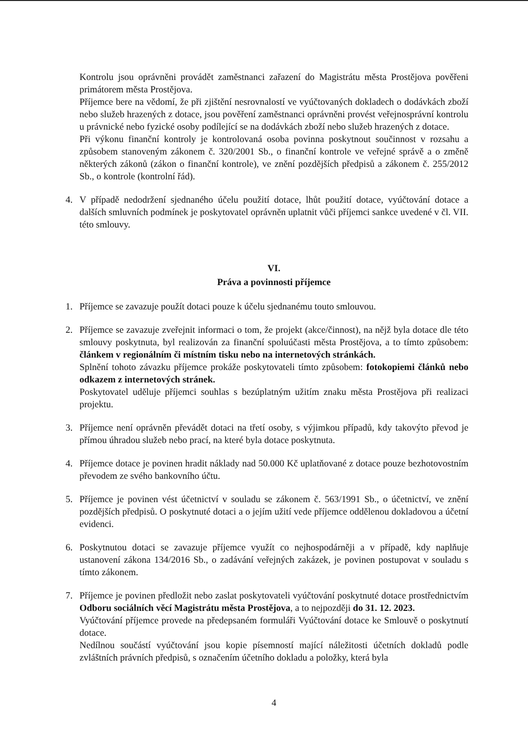Kontrolu jsou oprávněni provádět zaměstnanci zařazení do Magistrátu města Prostějova pověřeni primátorem města Prostějova.
Příjemce bere na vědomí, že při zjištění nesrovnalostí ve vyúčtovaných dokladech o dodávkách zboží nebo služeb hrazených z dotace, jsou pověření zaměstnanci oprávněni provést veřejnosprávní kontrolu u právnické nebo fyzické osoby podílející se na dodávkách zboží nebo služeb hrazených z dotace.
Při výkonu finanční kontroly je kontrolovaná osoba povinna poskytnout součinnost v rozsahu a způsobem stanoveným zákonem č. 320/2001 Sb., o finanční kontrole ve veřejné správě a o změně některých zákonů (zákon o finanční kontrole), ve znění pozdějších předpisů a zákonem č. 255/2012 Sb., o kontrole (kontrolní řád).
4. V případě nedodržení sjednaného účelu použití dotace, lhůt použití dotace, vyúčtování dotace a dalších smluvních podmínek je poskytovatel oprávněn uplatnit vůči příjemci sankce uvedené v čl. VII. této smlouvy.
VI.
Práva a povinnosti příjemce
1. Příjemce se zavazuje použít dotaci pouze k účelu sjednanému touto smlouvou.
2. Příjemce se zavazuje zveřejnit informaci o tom, že projekt (akce/činnost), na nějž byla dotace dle této smlouvy poskytnuta, byl realizován za finanční spoluúčasti města Prostějova, a to tímto způsobem: článkem v regionálním či místním tisku nebo na internetových stránkách.
Splnění tohoto závazku příjemce prokáže poskytovateli tímto způsobem: fotokopiemi článků nebo odkazem z internetových stránek.
Poskytovatel uděluje příjemci souhlas s bezúplatným užitím znaku města Prostějova při realizaci projektu.
3. Příjemce není oprávněn převádět dotaci na třetí osoby, s výjimkou případů, kdy takovýto převod je přímou úhradou služeb nebo prací, na které byla dotace poskytnuta.
4. Příjemce dotace je povinen hradit náklady nad 50.000 Kč uplatňované z dotace pouze bezhotovostním převodem ze svého bankovního účtu.
5. Příjemce je povinen vést účetnictví v souladu se zákonem č. 563/1991 Sb., o účetnictví, ve znění pozdějších předpisů. O poskytnuté dotaci a o jejím užití vede příjemce oddělenou dokladovou a účetní evidenci.
6. Poskytnutou dotaci se zavazuje příjemce využít co nejhospodárněji a v případě, kdy naplňuje ustanovení zákona 134/2016 Sb., o zadávání veřejných zakázek, je povinen postupovat v souladu s tímto zákonem.
7. Příjemce je povinen předložit nebo zaslat poskytovateli vyúčtování poskytnuté dotace prostřednictvím Odboru sociálních věcí Magistrátu města Prostějova, a to nejpozději do 31. 12. 2023.
Vyúčtování příjemce provede na předepsaném formuláři Vyúčtování dotace ke Smlouvě o poskytnutí dotace.
Nedílnou součástí vyúčtování jsou kopie písemností mající náležitosti účetních dokladů podle zvláštních právních předpisů, s označením účetního dokladu a položky, která byla
4